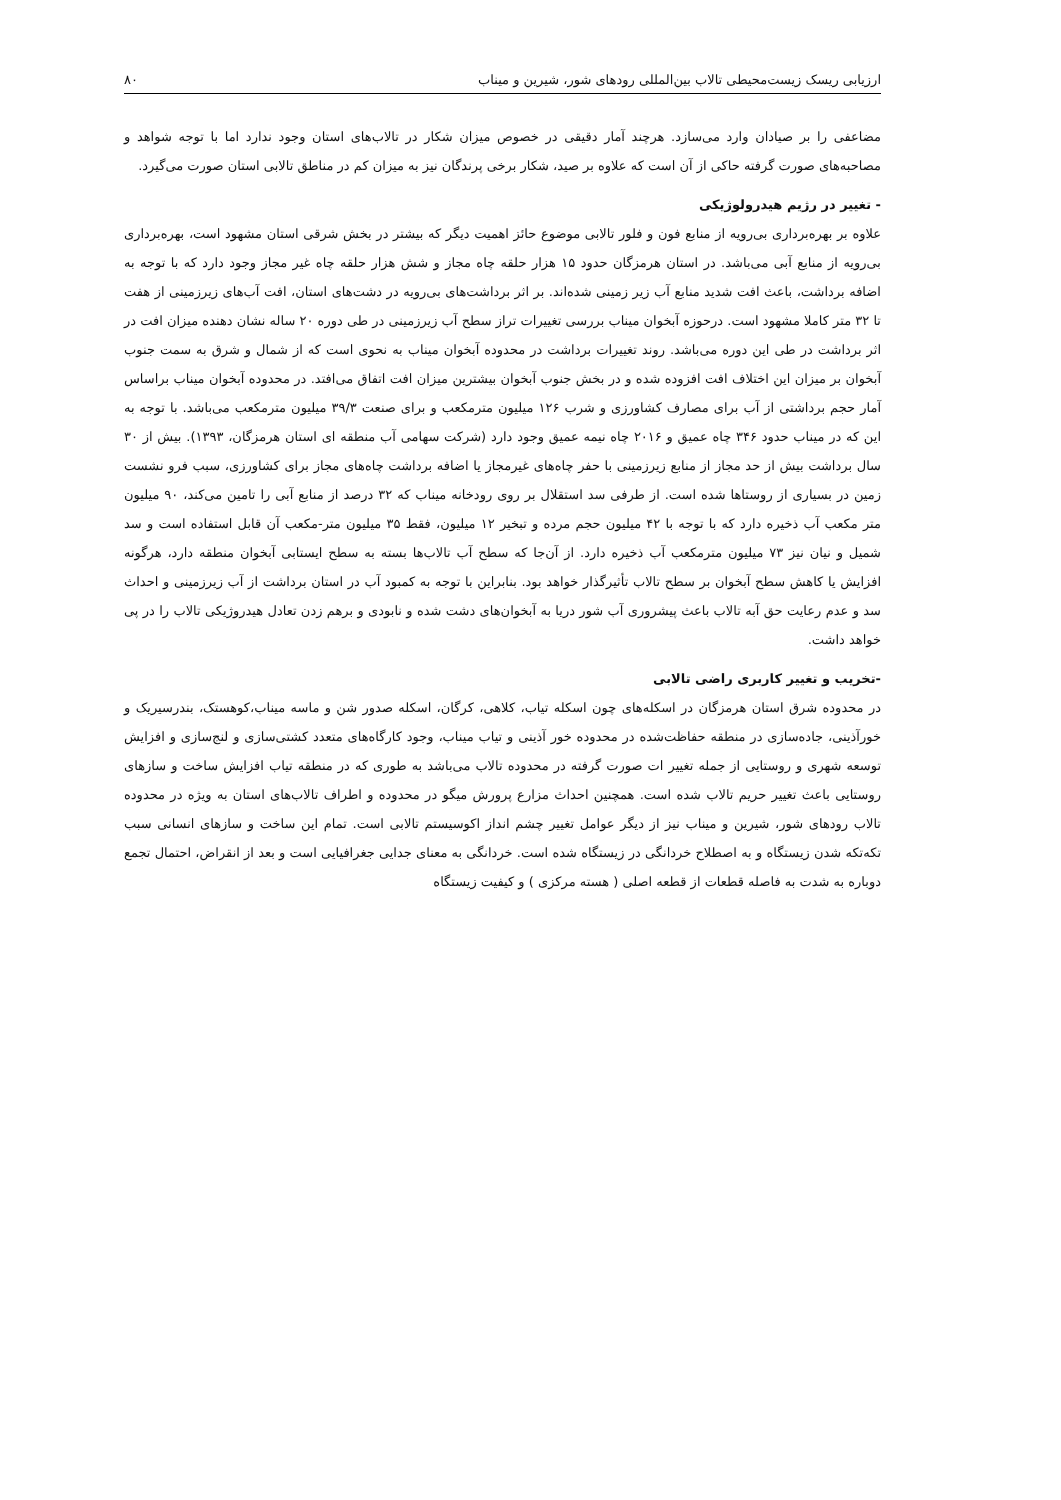ارزیابی ریسک زیست‌محیطی تالاب بین‌المللی رودهای شور، شیرین و میناب ۸۰
مضاعفی را بر صیادان وارد می‌سازد. هرچند آمار دقیقی در خصوص میزان شکار در تالاب‌های استان وجود ندارد اما با توجه شواهد و مصاحبه‌های صورت گرفته حاکی از آن است که علاوه بر صید، شکار برخی پرندگان نیز به میزان کم در مناطق تالابی استان صورت می‌گیرد.
- تغییر در رژیم هیدرولوژیکی
علاوه بر بهره‌برداری بی‌رویه از منابع فون و فلور تالابی موضوع حائز اهمیت دیگر که بیشتر در بخش شرقی استان مشهود است، بهره‌برداری بی‌رویه از منابع آبی می‌باشد. در استان هرمزگان حدود ۱۵ هزار حلقه چاه مجاز و شش هزار حلقه چاه غیر مجاز وجود دارد که با توجه به اضافه برداشت، باعث افت شدید منابع آب زیر زمینی شده‌اند. بر اثر برداشت‌های بی‌رویه در دشت‌های استان، افت آب‌های زیرزمینی از هفت تا ۳۲ متر کاملا مشهود است. درحوزه آبخوان میناب بررسی تغییرات تراز سطح آب زیرزمینی در طی دوره ۲۰ ساله نشان دهنده میزان افت در اثر برداشت در طی این دوره می‌باشد. روند تغییرات برداشت در محدوده آبخوان میناب به نحوی است که از شمال و شرق به سمت جنوب آبخوان بر میزان این اختلاف افت افزوده شده و در بخش جنوب آبخوان بیشترین میزان افت اتفاق می‌افتد. در محدوده آبخوان میناب براساس آمار حجم برداشتی از آب برای مصارف کشاورزی و شرب ۱۲۶ میلیون مترمکعب و برای صنعت ۳۹/۳ میلیون مترمکعب می‌باشد. با توجه به این که در میناب حدود ۳۴۶ چاه عمیق و ۲۰۱۶ چاه نیمه عمیق وجود دارد (شرکت سهامی آب منطقه ای استان هرمزگان، ۱۳۹۳). بیش از ۳۰ سال برداشت بیش از حد مجاز از منابع زیرزمینی با حفر چاه‌های غیرمجاز یا اضافه برداشت چاه‌های مجاز برای کشاورزی، سبب فرو نشست زمین در بسیاری از روستاها شده است. از طرفی سد استقلال بر روی رودخانه میناب که ۳۲ درصد از منابع آبی را تامین می‌کند، ۹۰ میلیون متر مکعب آب ذخیره دارد که با توجه با ۴۲ میلیون حجم مرده و تبخیر ۱۲ میلیون، فقط ۳۵ میلیون متر-مکعب آن قابل استفاده است و سد شمیل و نیان نیز ۷۳ میلیون مترمکعب آب ذخیره دارد. از آن‌جا که سطح آب تالاب‌ها بسته به سطح ایستابی آبخوان منطقه دارد، هرگونه افزایش یا کاهش سطح آبخوان بر سطح تالاب تأثیرگذار خواهد بود. بنابراین با توجه به کمبود آب در استان برداشت از آب زیرزمینی و احداث سد و عدم رعایت حق آبه تالاب باعث پیشروری آب شور دریا به آبخوان‌های دشت شده و نابودی و برهم زدن تعادل هیدروژیکی تالاب را در پی خواهد داشت.
-تخریب و تغییر کاربری راضی تالابی
در محدوده شرق استان هرمزگان در اسکله‌های چون اسکله تیاب، کلاهی، کرگان، اسکله صدور شن و ماسه میناب،کوهستک، بندرسیریک و خورآذینی، جاده‌سازی در منطقه حفاظت‌شده در محدوده خور آذینی و تیاب میناب، وجود کارگاه‌های متعدد کشتی‌سازی و لنج‌سازی و افزایش توسعه شهری و روستایی از جمله تغییر ات صورت گرفته در محدوده تالاب می‌باشد به طوری که در منطقه تیاب افزایش ساخت و سازهای روستایی باعث تغییر حریم تالاب شده است. همچنین احداث مزارع پرورش میگو در محدوده و اطراف تالاب‌های استان به ویژه در محدوده تالاب رودهای شور، شیرین و میناب نیز از دیگر عوامل تغییر چشم انداز اکوسیستم تالابی است. تمام این ساخت و سازهای انسانی سبب تکه‌تکه شدن زیستگاه و به اصطلاح خردانگی در زیستگاه شده است. خردانگی به معنای جدایی جغرافیایی است و بعد از انقراض، احتمال تجمع دوباره به شدت به فاصله قطعات از قطعه اصلی ( هسته مرکزی ) و کیفیت زیستگاه